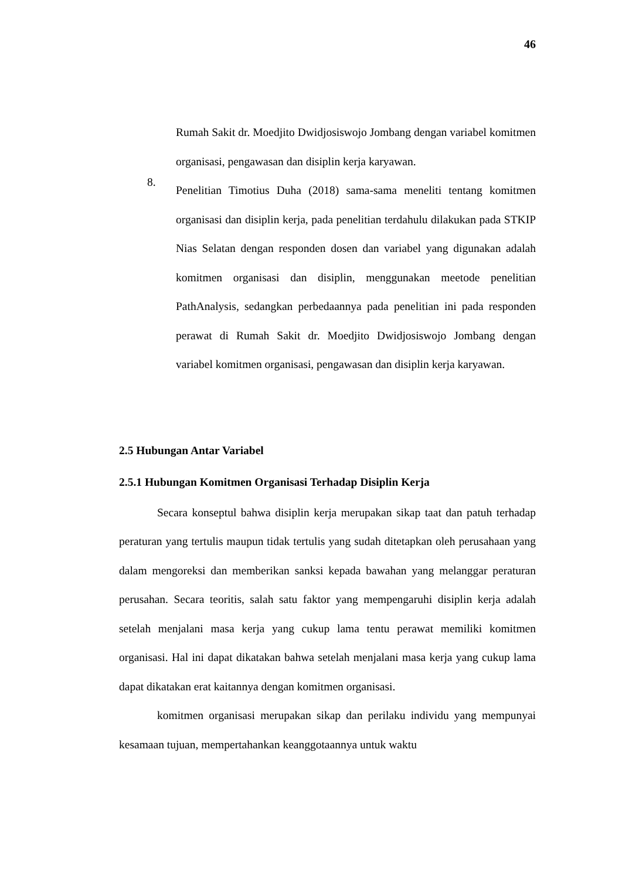46
Rumah Sakit dr. Moedjito Dwidjosiswojo Jombang dengan variabel komitmen organisasi, pengawasan dan disiplin kerja karyawan.
8.
Penelitian Timotius Duha (2018) sama-sama meneliti tentang komitmen organisasi dan disiplin kerja, pada penelitian terdahulu dilakukan pada STKIP Nias Selatan dengan responden dosen dan variabel yang digunakan adalah komitmen organisasi dan disiplin, menggunakan meetode penelitian PathAnalysis, sedangkan perbedaannya pada penelitian ini pada responden perawat di Rumah Sakit dr. Moedjito Dwidjosiswojo Jombang dengan variabel komitmen organisasi, pengawasan dan disiplin kerja karyawan.
2.5 Hubungan Antar Variabel
2.5.1 Hubungan Komitmen Organisasi Terhadap Disiplin Kerja
Secara konseptul bahwa disiplin kerja merupakan sikap taat dan patuh terhadap peraturan yang tertulis maupun tidak tertulis yang sudah ditetapkan oleh perusahaan yang dalam mengoreksi dan memberikan sanksi kepada bawahan yang melanggar peraturan perusahan. Secara teoritis, salah satu faktor yang mempengaruhi disiplin kerja adalah setelah menjalani masa kerja yang cukup lama tentu perawat memiliki komitmen organisasi. Hal ini dapat dikatakan bahwa setelah menjalani masa kerja yang cukup lama dapat dikatakan erat kaitannya dengan komitmen organisasi.
komitmen organisasi merupakan sikap dan perilaku individu yang mempunyai kesamaan tujuan, mempertahankan keanggotaannya untuk waktu